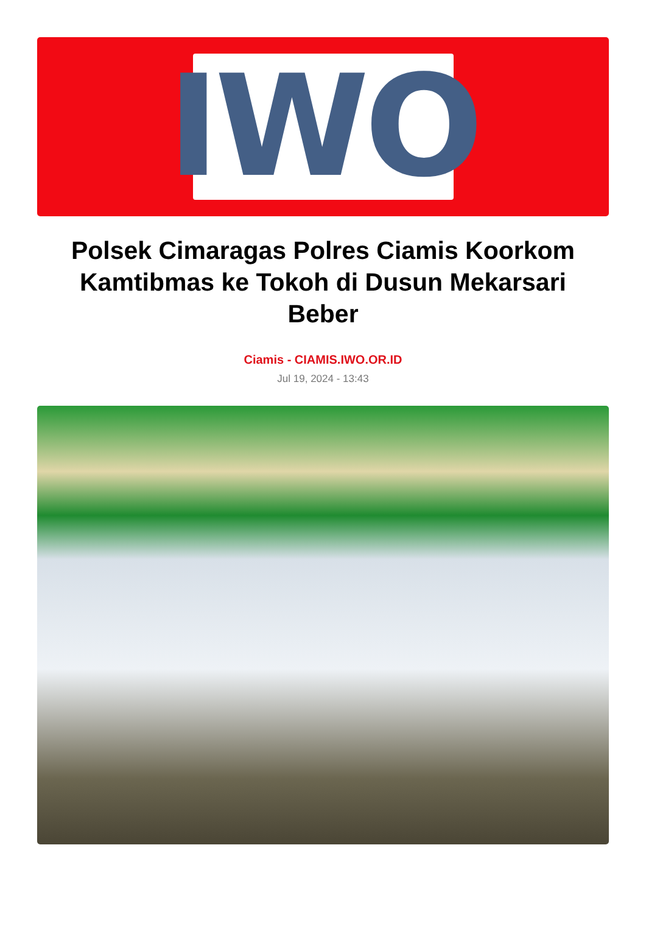IWO
Polsek Cimaragas Polres Ciamis Koorkom Kamtibmas ke Tokoh di Dusun Mekarsari Beber
Ciamis - CIAMIS.IWO.OR.ID
Jul 19, 2024 - 13:43